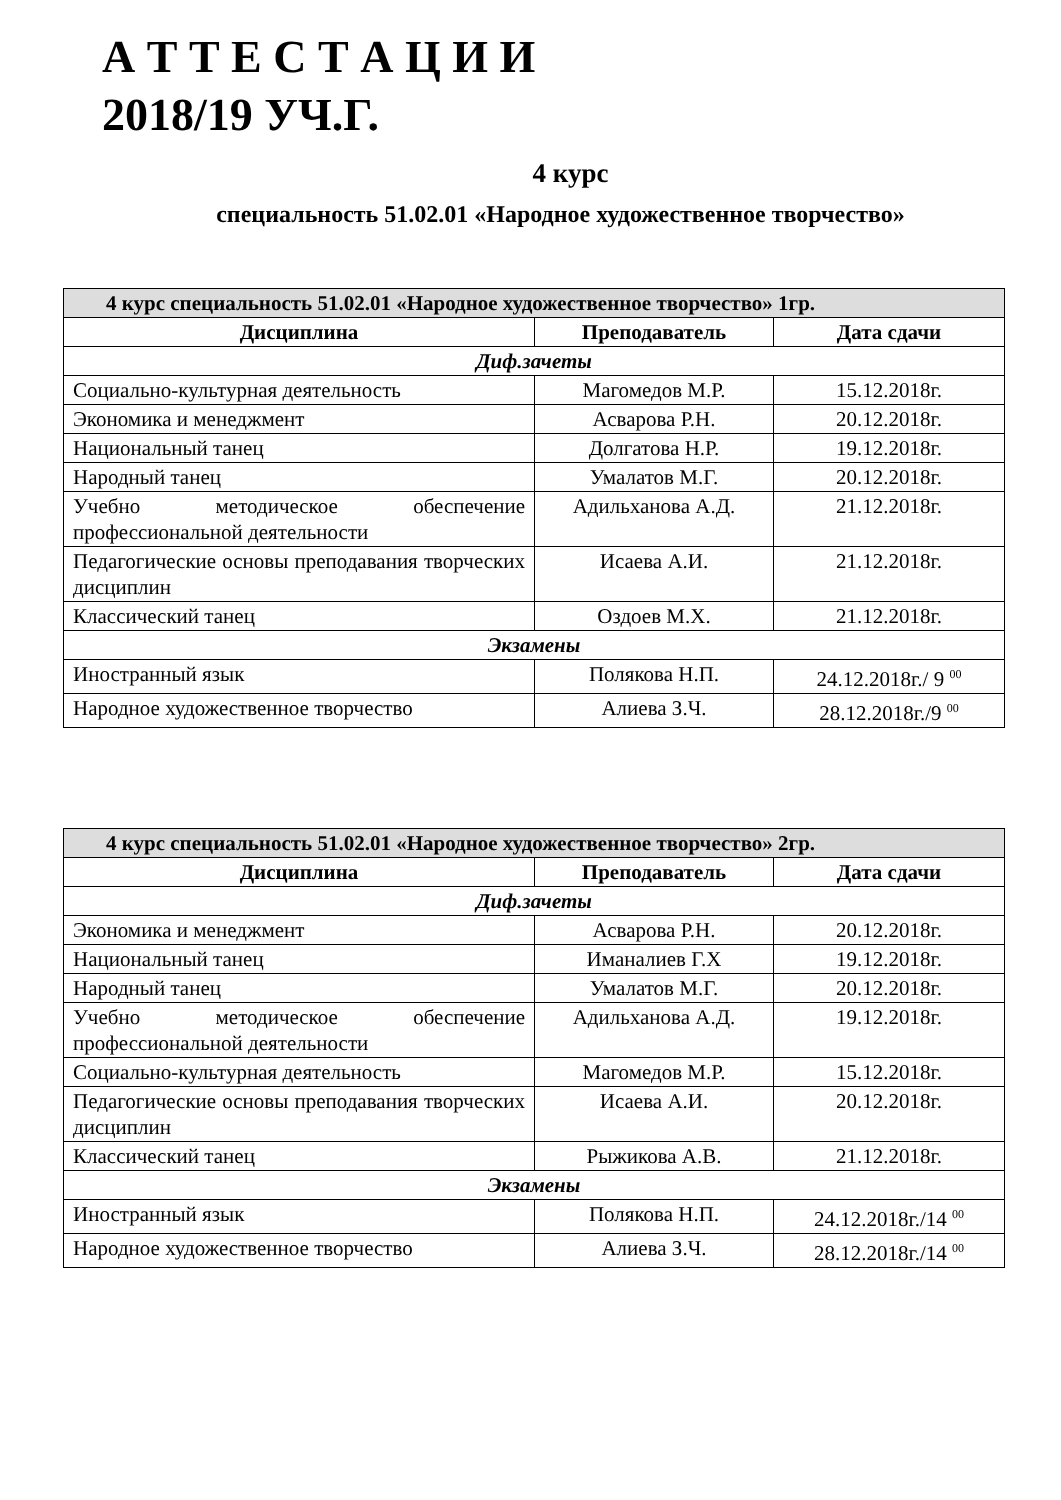А Т Т Е С Т А Ц И И
2018/19 УЧ.Г.
4 курс
специальность 51.02.01 «Народное художественное творчество»
| 4 курс специальность 51.02.01 «Народное художественное творчество» 1гр. | | |
| --- | --- | --- |
| Дисциплина | Преподаватель | Дата сдачи |
| Диф.зачеты | | |
| Социально-культурная деятельность | Магомедов М.Р. | 15.12.2018г. |
| Экономика и менеджмент | Асварова Р.Н. | 20.12.2018г. |
| Национальный танец | Долгатова Н.Р. | 19.12.2018г. |
| Народный танец | Умалатов М.Г. | 20.12.2018г. |
| Учебно методическое обеспечение профессиональной деятельности | Адильханова А.Д. | 21.12.2018г. |
| Педагогические основы преподавания творческих дисциплин | Исаева А.И. | 21.12.2018г. |
| Классический танец | Оздоев М.Х. | 21.12.2018г. |
| Экзамены | | |
| Иностранный язык | Полякова Н.П. | 24.12.2018г./ 9 <sup>00</sup> |
| Народное художественное творчество | Алиева З.Ч. | 28.12.2018г./9 <sup>00</sup> |
| 4 курс специальность 51.02.01 «Народное художественное творчество» 2гр. | | |
| --- | --- | --- |
| Дисциплина | Преподаватель | Дата сдачи |
| Диф.зачеты | | |
| Экономика и менеджмент | Асварова Р.Н. | 20.12.2018г. |
| Национальный танец | Иманалиев Г.Х | 19.12.2018г. |
| Народный танец | Умалатов М.Г. | 20.12.2018г. |
| Учебно методическое обеспечение профессиональной деятельности | Адильханова А.Д. | 19.12.2018г. |
| Социально-культурная деятельность | Магомедов М.Р. | 15.12.2018г. |
| Педагогические основы преподавания творческих дисциплин | Исаева А.И. | 20.12.2018г. |
| Классический танец | Рыжикова А.В. | 21.12.2018г. |
| Экзамены | | |
| Иностранный язык | Полякова Н.П. | 24.12.2018г./14 <sup>00</sup> |
| Народное художественное творчество | Алиева З.Ч. | 28.12.2018г./14 <sup>00</sup> |